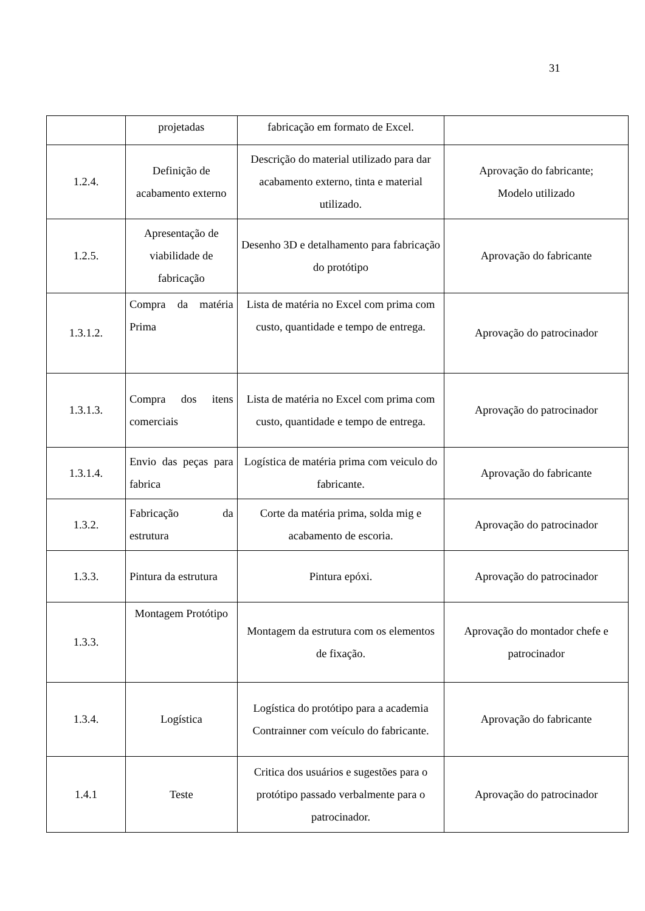31
| | projetadas | fabricação em formato de Excel. | |
| 1.2.4. | Definição de acabamento externo | Descrição do material utilizado para dar acabamento externo, tinta e material utilizado. | Aprovação do fabricante; Modelo utilizado |
| 1.2.5. | Apresentação de viabilidade de fabricação | Desenho 3D e detalhamento para fabricação do protótipo | Aprovação do fabricante |
| 1.3.1.2. | Compra da matéria Prima | Lista de matéria no Excel com prima com custo, quantidade e tempo de entrega. | Aprovação do patrocinador |
| 1.3.1.3. | Compra dos itens comerciais | Lista de matéria no Excel com prima com custo, quantidade e tempo de entrega. | Aprovação do patrocinador |
| 1.3.1.4. | Envio das peças para fabrica | Logística de matéria prima com veiculo do fabricante. | Aprovação do fabricante |
| 1.3.2. | Fabricação da estrutura | Corte da matéria prima, solda mig e acabamento de escoria. | Aprovação do patrocinador |
| 1.3.3. | Pintura da estrutura | Pintura epóxi. | Aprovação do patrocinador |
| 1.3.3. | Montagem Protótipo | Montagem da estrutura com os elementos de fixação. | Aprovação do montador chefe e patrocinador |
| 1.3.4. | Logística | Logística do protótipo para a academia Contrainner com veículo do fabricante. | Aprovação do fabricante |
| 1.4.1 | Teste | Critica dos usuários e sugestões para o protótipo passado verbalmente para o patrocinador. | Aprovação do patrocinador |